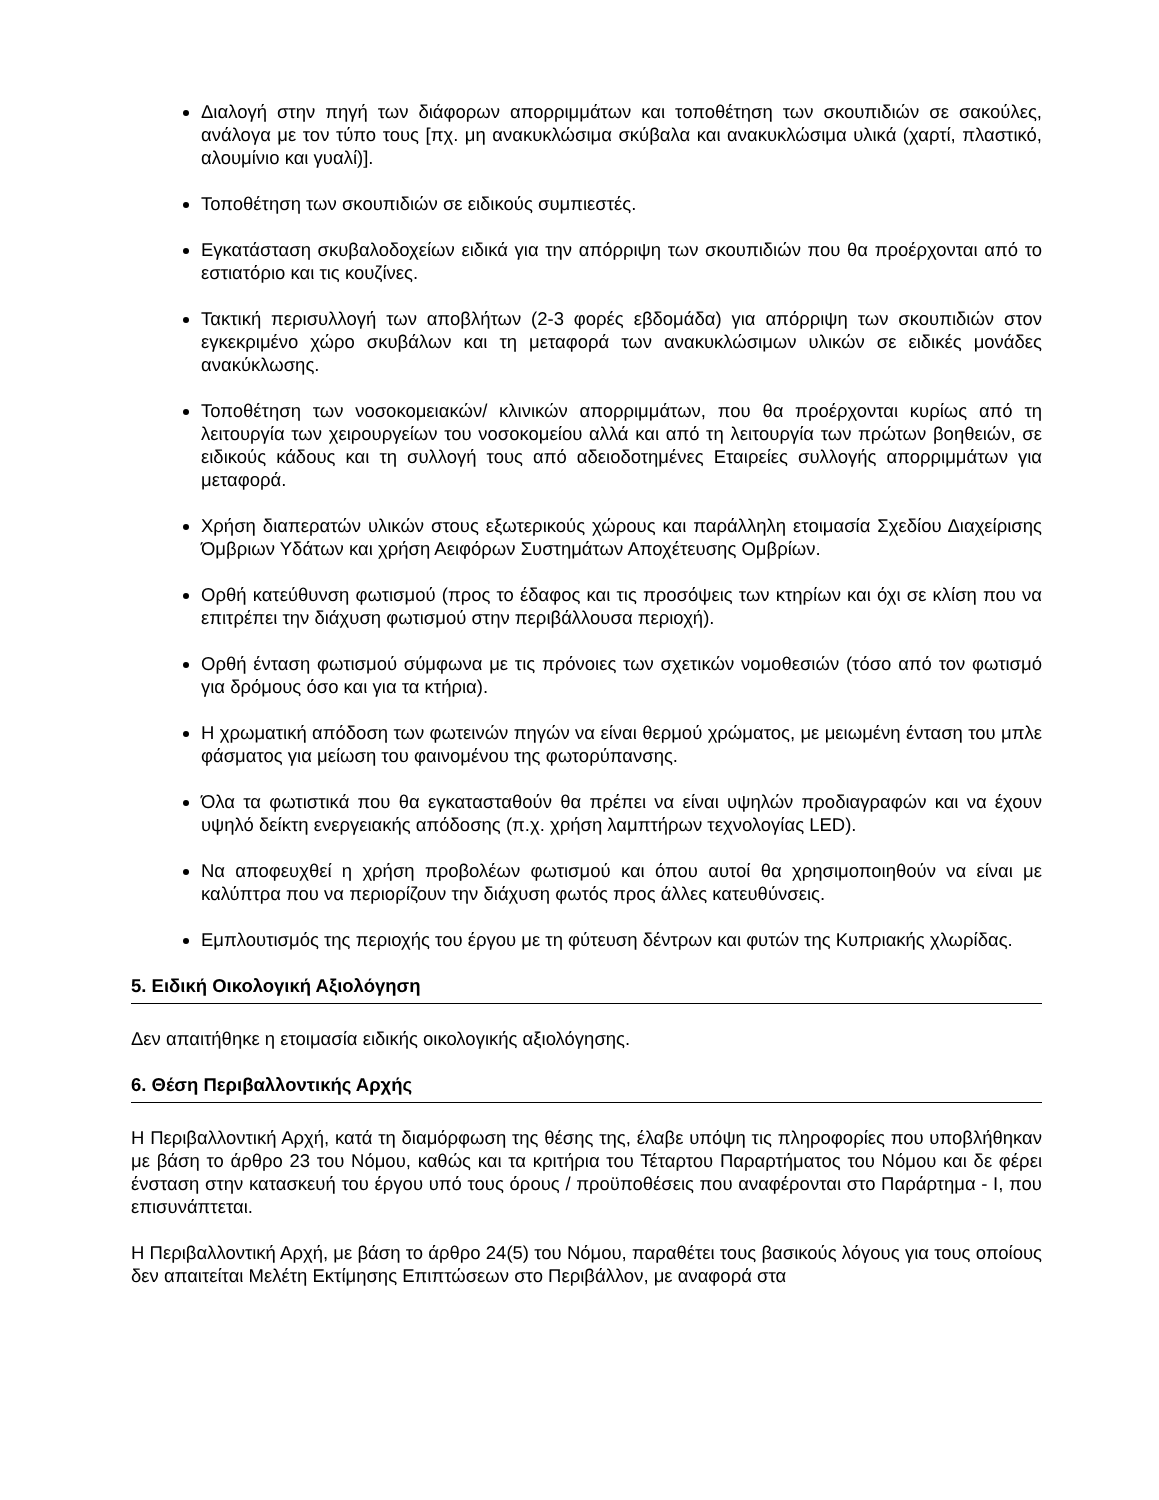Διαλογή στην πηγή των διάφορων απορριμμάτων και τοποθέτηση των σκουπιδιών σε σακούλες, ανάλογα με τον τύπο τους [πχ. μη ανακυκλώσιμα σκύβαλα και ανακυκλώσιμα υλικά (χαρτί, πλαστικό, αλουμίνιο και γυαλί)].
Τοποθέτηση των σκουπιδιών σε ειδικούς συμπιεστές.
Εγκατάσταση σκυβαλοδοχείων ειδικά για την απόρριψη των σκουπιδιών που θα προέρχονται από το εστιατόριο και τις κουζίνες.
Τακτική περισυλλογή των αποβλήτων (2-3 φορές εβδομάδα) για απόρριψη των σκουπιδιών στον εγκεκριμένο χώρο σκυβάλων και τη μεταφορά των ανακυκλώσιμων υλικών σε ειδικές μονάδες ανακύκλωσης.
Τοποθέτηση των νοσοκομειακών/ κλινικών απορριμμάτων, που θα προέρχονται κυρίως από τη λειτουργία των χειρουργείων του νοσοκομείου αλλά και από τη λειτουργία των πρώτων βοηθειών, σε ειδικούς κάδους και τη συλλογή τους από αδειοδοτημένες Εταιρείες συλλογής απορριμμάτων για μεταφορά.
Χρήση διαπερατών υλικών στους εξωτερικούς χώρους και παράλληλη ετοιμασία Σχεδίου Διαχείρισης Όμβριων Υδάτων και χρήση Αειφόρων Συστημάτων Αποχέτευσης Ομβρίων.
Ορθή κατεύθυνση φωτισμού (προς το έδαφος και τις προσόψεις των κτηρίων και όχι σε κλίση που να επιτρέπει την διάχυση φωτισμού στην περιβάλλουσα περιοχή).
Ορθή ένταση φωτισμού σύμφωνα με τις πρόνοιες των σχετικών νομοθεσιών (τόσο από τον φωτισμό για δρόμους όσο και για τα κτήρια).
Η χρωματική απόδοση των φωτεινών πηγών να είναι θερμού χρώματος, με μειωμένη ένταση του μπλε φάσματος για μείωση του φαινομένου της φωτορύπανσης.
Όλα τα φωτιστικά που θα εγκατασταθούν θα πρέπει να είναι υψηλών προδιαγραφών και να έχουν υψηλό δείκτη ενεργειακής απόδοσης (π.χ. χρήση λαμπτήρων τεχνολογίας LED).
Να αποφευχθεί η χρήση προβολέων φωτισμού και όπου αυτοί θα χρησιμοποιηθούν να είναι με καλύπτρα που να περιορίζουν την διάχυση φωτός προς άλλες κατευθύνσεις.
Εμπλουτισμός της περιοχής του έργου με τη φύτευση δέντρων και φυτών της Κυπριακής χλωρίδας.
5. Ειδική Οικολογική Αξιολόγηση
Δεν απαιτήθηκε η ετοιμασία ειδικής οικολογικής αξιολόγησης.
6. Θέση Περιβαλλοντικής Αρχής
Η Περιβαλλοντική Αρχή, κατά τη διαμόρφωση της θέσης της, έλαβε υπόψη τις πληροφορίες που υποβλήθηκαν με βάση το άρθρο 23 του Νόμου, καθώς και τα κριτήρια του Τέταρτου Παραρτήματος του Νόμου και δε φέρει ένσταση στην κατασκευή του έργου υπό τους όρους / προϋποθέσεις που αναφέρονται στο Παράρτημα - Ι, που επισυνάπτεται.
Η Περιβαλλοντική Αρχή, με βάση το άρθρο 24(5) του Νόμου, παραθέτει τους βασικούς λόγους για τους οποίους δεν απαιτείται Μελέτη Εκτίμησης Επιπτώσεων στο Περιβάλλον, με αναφορά στα